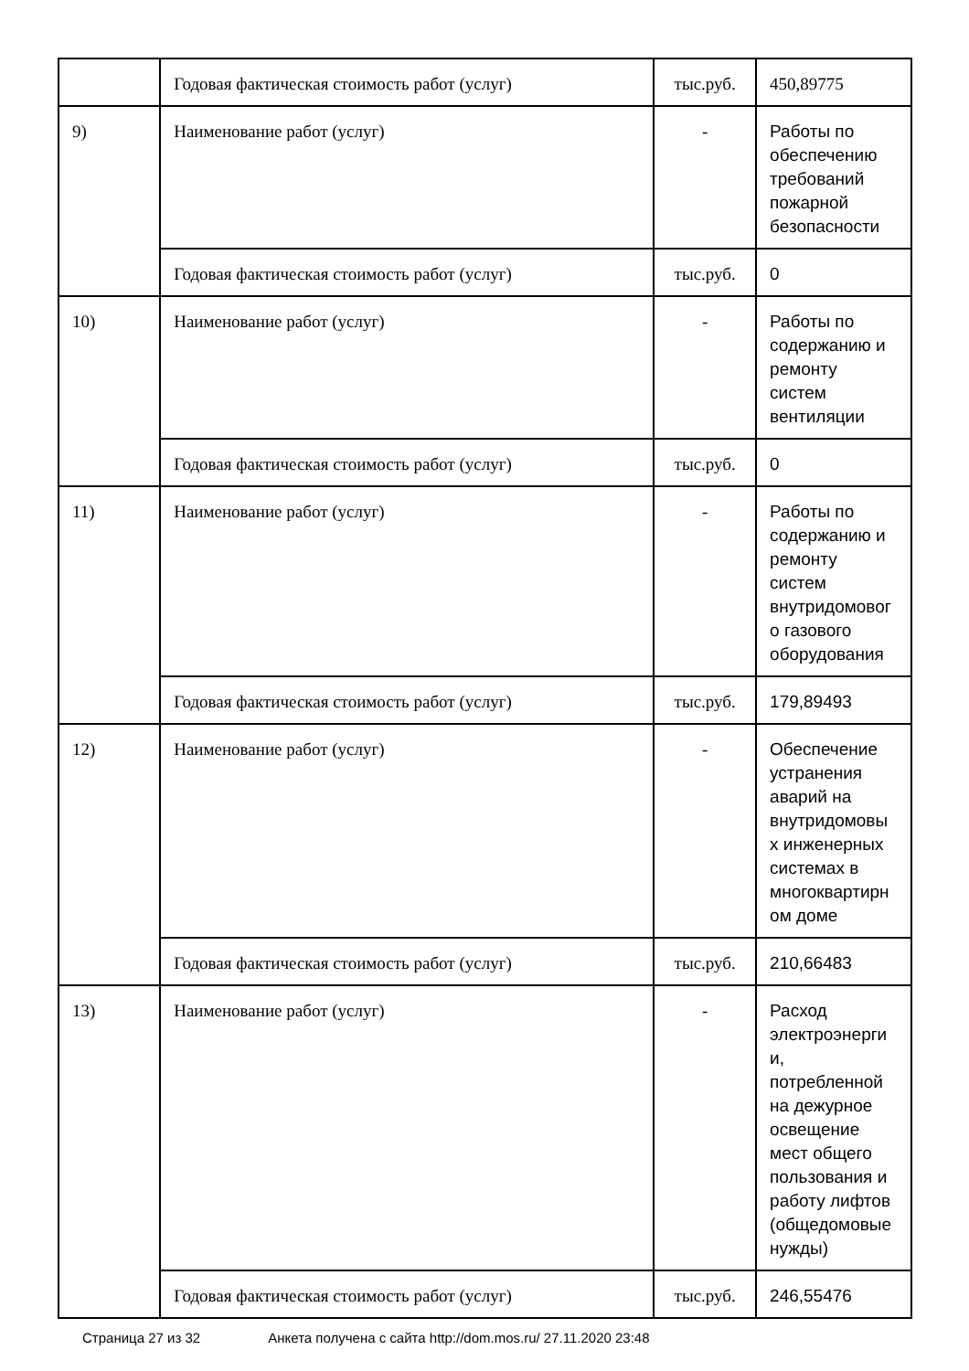| | Годовая фактическая стоимость работ (услуг) | тыс.руб. | 450,89775 |
| 9) | Наименование работ (услуг) | - | Работы по обеспечению требований пожарной безопасности |
| | Годовая фактическая стоимость работ (услуг) | тыс.руб. | 0 |
| 10) | Наименование работ (услуг) | - | Работы по содержанию и ремонту систем вентиляции |
| | Годовая фактическая стоимость работ (услуг) | тыс.руб. | 0 |
| 11) | Наименование работ (услуг) | - | Работы по содержанию и ремонту систем внутридомовог о газового оборудования |
| | Годовая фактическая стоимость работ (услуг) | тыс.руб. | 179,89493 |
| 12) | Наименование работ (услуг) | - | Обеспечение устранения аварий на внутридомовы х инженерных системах в многоквартирн ом доме |
| | Годовая фактическая стоимость работ (услуг) | тыс.руб. | 210,66483 |
| 13) | Наименование работ (услуг) | - | Расход электроэнерги и, потребленной на дежурное освещение мест общего пользования и работу лифтов (общедомовые нужды) |
| | Годовая фактическая стоимость работ (услуг) | тыс.руб. | 246,55476 |
Страница 27 из 32 Анкета получена с сайта http://dom.mos.ru/ 27.11.2020 23:48